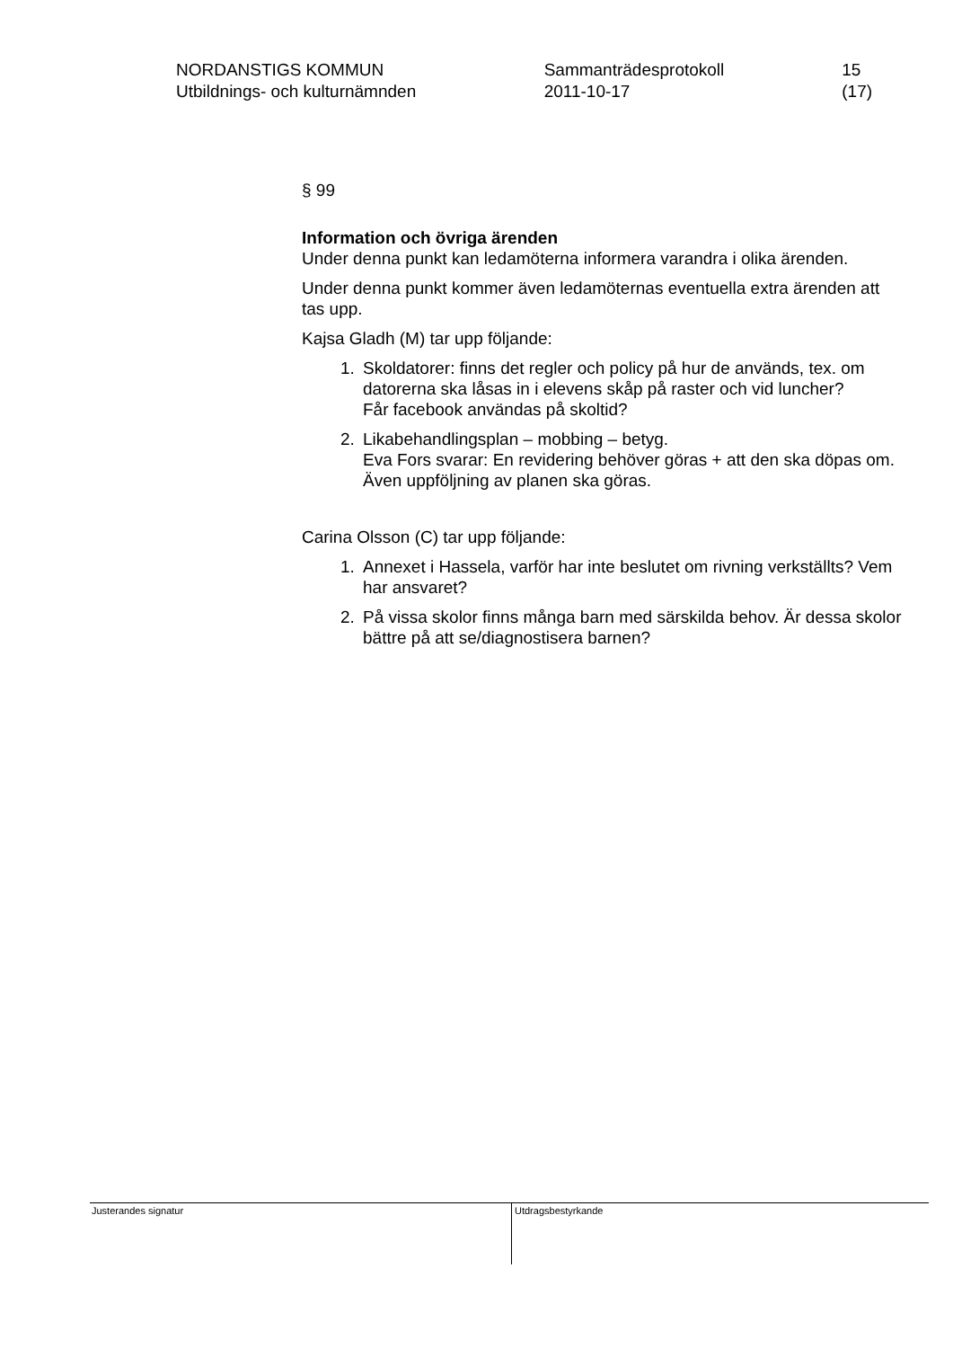NORDANSTIGS KOMMUN
Utbildnings- och kulturnämnden
Sammanträdesprotokoll
2011-10-17
15 (17)
§ 99
Information och övriga ärenden
Under denna punkt kan ledamöterna informera varandra i olika ärenden.
Under denna punkt kommer även ledamöternas eventuella extra ärenden att tas upp.
Kajsa Gladh (M) tar upp följande:
1. Skoldatorer: finns det regler och policy på hur de används, tex. om datorerna ska låsas in i elevens skåp på raster och vid luncher?
Får facebook användas på skoltid?
2. Likabehandlingsplan – mobbing – betyg.
Eva Fors svarar: En revidering behöver göras + att den ska döpas om. Även uppföljning av planen ska göras.
Carina Olsson (C) tar upp följande:
1. Annexet i Hassela, varför har inte beslutet om rivning verkställts? Vem har ansvaret?
2. På vissa skolor finns många barn med särskilda behov. Är dessa skolor bättre på att se/diagnostisera barnen?
Justerandes signatur
Utdragsbestyrkande